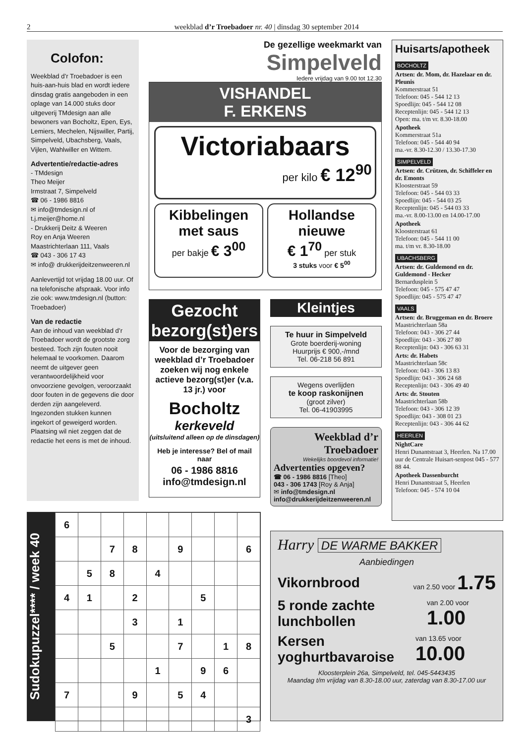2 weekblad d’r Troebadoer nr. 40 | dinsdag 30 september 2014
Colofon:
Weekblad d’r Troebadoer is een huis-aan-huis blad en wordt iedere dinsdag gratis aangeboden in een oplage van 14.000 stuks door uitgeverij TMdesign aan alle bewoners van Bocholtz, Epen, Eys, Lemiers, Mechelen, Nijswiller, Partij, Simpelveld, Ubachsberg, Vaals, Vijlen, Wahlwiller en Wittem.
Advertentie/redactie-adres
- TMdesign
Theo Meijer
Irmstraat 7, Simpelveld
☎ 06 - 1986 8816
✉ info@tmdesign.nl of t.j.meijer@home.nl
- Drukkerij Deitz & Weeren
Roy en Anja Weeren
Maastrichterlaan 111, Vaals
☎ 043 - 306 17 43
✉ info@ drukkerijdeitzenweeren.nl
Aanlevertijd tot vrijdag 18.00 uur. Of na telefonische afspraak. Voor info zie ook: www.tmdesign.nl (button: Troebadoer)
Van de redactie
Aan de inhoud van weekblad d’r Troebadoer wordt de grootste zorg besteed. Toch zijn fouten nooit helemaal te voorkomen. Daarom neemt de uitgever geen verantwoordelijkheid voor onvoorziene gevolgen, veroorzaakt door fouten in de gegevens die door derden zijn aangeleverd. Ingezonden stukken kunnen ingekort of geweigerd worden. Plaatsing wil niet zeggen dat de redactie het eens is met de inhoud.
De gezellige weekmarkt van
Simpelveld
Iedere vrijdag van 9.00 tot 12.30
VISHANDEL
F. ERKENS
Victoriabaars
per kilo € 12<sup>90</sup>
Kibbelingen met saus
per bakje € 3<sup>00</sup>
Hollandse nieuwe
€ 1<sup>70</sup> per stuk
3 stuks voor € 5<sup>00</sup>
Gezocht bezorg(st)ers
Voor de bezorging van weekblad d’r Troebadoer zoeken wij nog enkele actieve bezorg(st)er (v.a. 13 jr.) voor
Bocholtz
kerkeveld
(uitsluitend alleen op de dinsdagen)
Heb je interesse? Bel of mail naar
06 - 1986 8816
info@tmdesign.nl
Kleintjes
Te huur in Simpelveld
Grote boerderij-woning
Huurprijs € 900,-/mnd
Tel. 06-218 56 891
Wegens overlijden
te koop raskonijnen
(groot zilver)
Tel. 06-41903995
Weekblad d’r Troebadoer
Wekelijks boordevol informatie!
Advertenties opgeven?
☎ 06 - 1986 8816 [Theo]
043 - 306 1743 [Roy & Anja]
✉ info@tmdesign.nl
info@drukkerijdeitzenweeren.nl
Huisarts/apotheek
BOCHOLTZ
Artsen: dr. Mom, dr. Hazelaar en dr. Pleunis
Kommerstraat 51
Telefoon: 045 - 544 12 13
Spoedlijn: 045 - 544 12 08
Receptenlijn: 045 - 544 12 13
Open: ma. t/m vr. 8.30-18.00
Apotheek
Kommerstraat 51a
Telefoon: 045 - 544 40 94
ma.-vr. 8.30-12.30 / 13.30-17.30
SIMPELVELD
Artsen: dr. Crützen, dr. Schiffeler en dr. Emonts
Kloosterstraat 59
Telefoon: 045 - 544 03 33
Spoedlijn: 045 - 544 03 25
Receptenlijn: 045 - 544 03 33
ma.-vr. 8.00-13.00 en 14.00-17.00
Apotheek
Kloosterstraat 61
Telefoon: 045 - 544 11 00
ma. t/m vr. 8.30-18.00
UBACHSBERG
Artsen: dr. Guldemond en dr. Guldemond - Hecker
Bernardusplein 5
Telefoon: 045 - 575 47 47
Spoedlijn: 045 - 575 47 47
VAALS
Artsen: dr. Bruggeman en dr. Broere
Maastrichterlaan 58a
Telefoon: 043 - 306 27 44
Spoedlijn: 043 - 306 27 80
Receptenlijn: 043 - 306 63 31
Arts: dr. Habets
Maastrichterlaan 58c
Telefoon: 043 - 306 13 83
Spoedlijn: 043 - 306 24 68
Receptenlijn: 043 - 306 49 40
Arts: dr. Stouten
Maastrichterlaan 58b
Telefoon: 043 - 306 12 39
Spoedlijn: 043 - 308 01 23
Receptenlijn: 043 - 306 44 62
HEERLEN
NightCare
Henri Dunantstraat 3, Heerlen. Na 17.00 uur de Centrale Huisart-senpost 045 - 577 88 44.
Apotheek Dassenburcht
Henri Dunantstraat 5, Heerlen
Telefoon: 045 - 574 10 04
Sudokupuzzel**** / week 40
| 6 | | | | | | | | |
| | | 7 | 8 | | 9 | | | 6 |
| | 5 | 8 | | 4 | | | | |
| 4 | 1 | | 2 | | | 5 | | |
| | | | 3 | | 1 | | | |
| | | 5 | | | 7 | | 1 | 8 |
| | | | | 1 | | 9 | 6 | |
| 7 | | | 9 | | 5 | 4 | | |
| | | | | | | | | 3 |
Harry DE WARME BAKKER
Aanbiedingen
Vikornbrood van 2.50 voor 1.75
5 ronde zachte lunchbollen van 2.00 voor 1.00
Kersen yoghurtbavaroise van 13.65 voor 10.00
Kloosterplein 26a, Simpelveld, tel. 045-5443435
Maandag t/m vrijdag van 8.30-18.00 uur, zaterdag van 8.30-17.00 uur